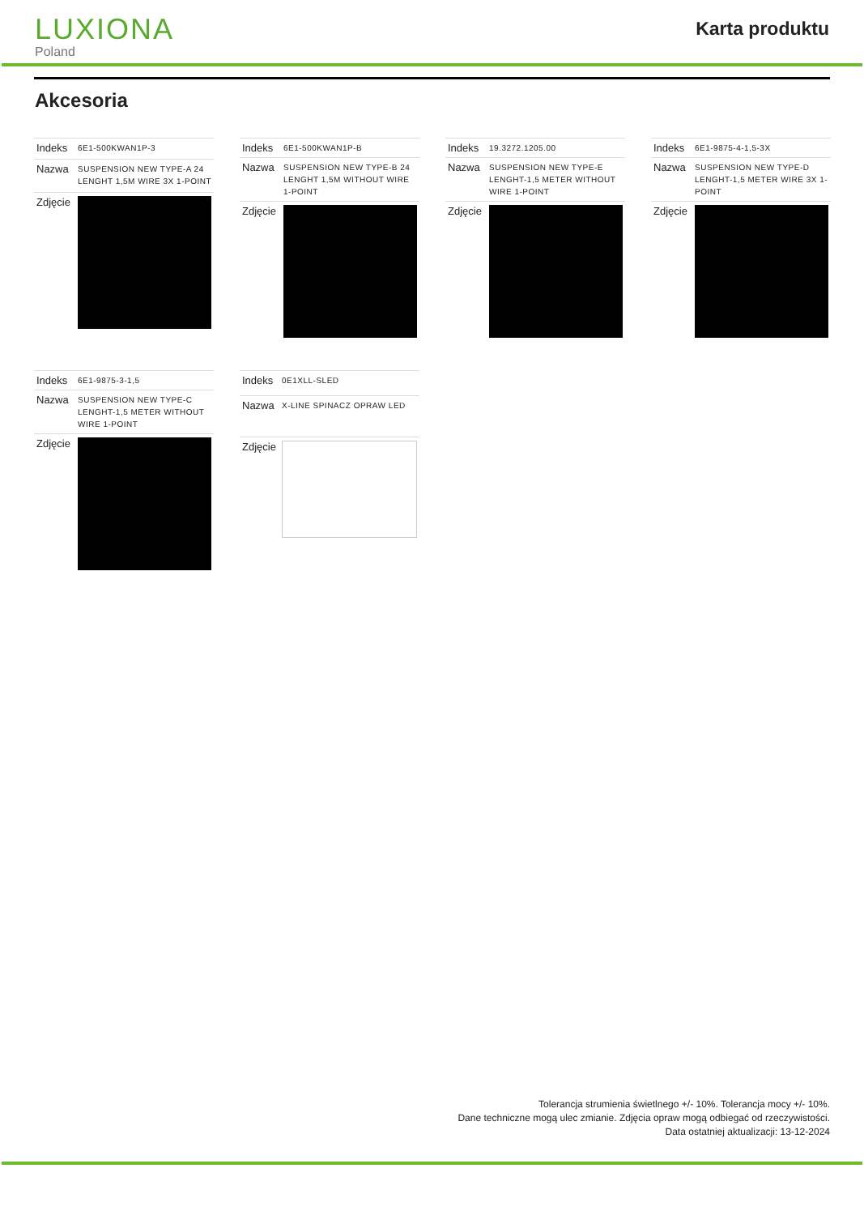LUXIONA
Poland
Karta produktu
Akcesoria
| Indeks | 6E1-500KWAN1P-3 |
| Nazwa | SUSPENSION NEW TYPE-A 24 LENGHT 1,5M WIRE 3X 1-POINT |
| Zdjęcie | |
| Indeks | 6E1-500KWAN1P-B |
| Nazwa | SUSPENSION NEW TYPE-B 24 LENGHT 1,5M WITHOUT WIRE 1-POINT |
| Zdjęcie | |
| Indeks | 19.3272.1205.00 |
| Nazwa | SUSPENSION NEW TYPE-E LENGHT-1,5 METER WITHOUT WIRE 1-POINT |
| Zdjęcie | |
| Indeks | 6E1-9875-4-1,5-3X |
| Nazwa | SUSPENSION NEW TYPE-D LENGHT-1,5 METER WIRE 3X 1-POINT |
| Zdjęcie | |
| Indeks | 6E1-9875-3-1,5 |
| Nazwa | SUSPENSION NEW TYPE-C LENGHT-1,5 METER WITHOUT WIRE 1-POINT |
| Zdjęcie | |
| Indeks | 0E1XLL-SLED |
| Nazwa | X-LINE SPINACZ OPRAW LED |
| Zdjęcie | |
Tolerancja strumienia świetlnego +/- 10%. Tolerancja mocy +/- 10%.
Dane techniczne mogą ulec zmianie. Zdjęcia opraw mogą odbiegać od rzeczywistości.
Data ostatniej aktualizacji: 13-12-2024